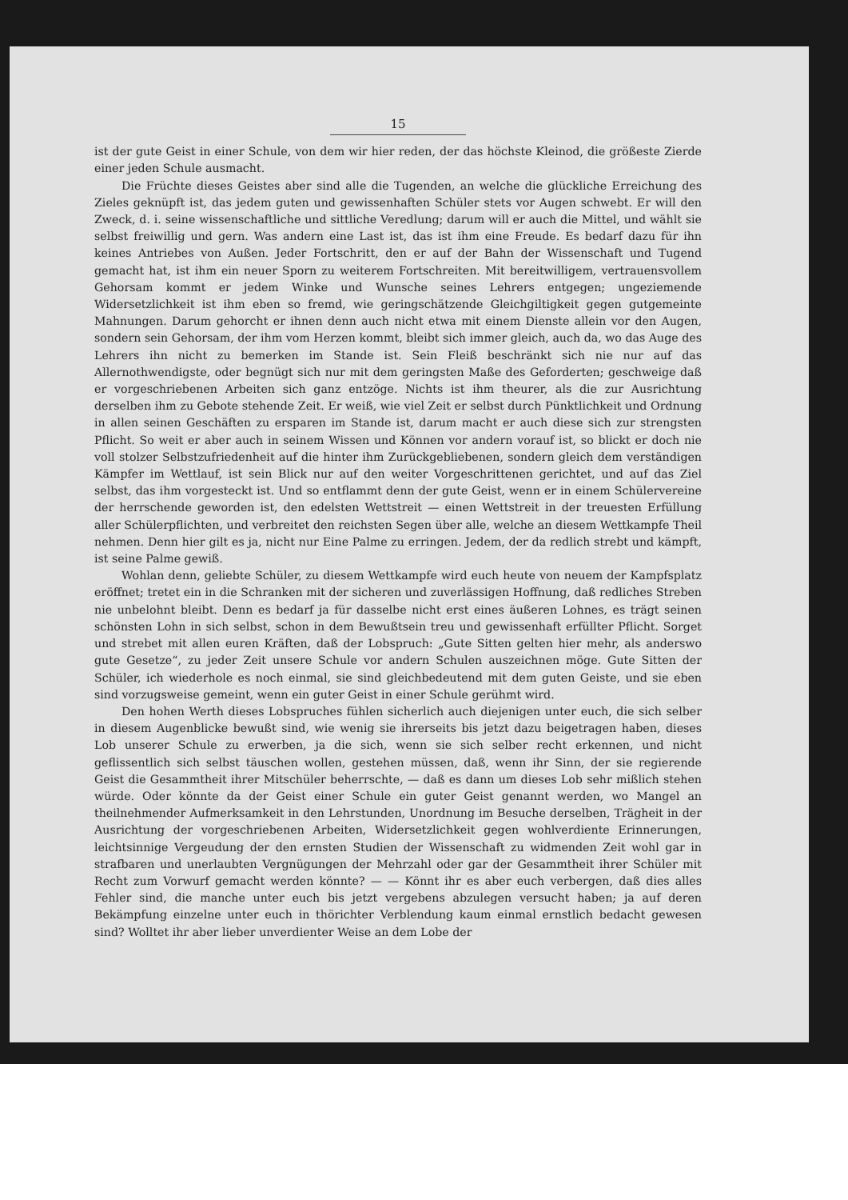15
ist der gute Geist in einer Schule, von dem wir hier reden, der das höchste Kleinod, die größeste Zierde einer jeden Schule ausmacht.
Die Früchte dieses Geistes aber sind alle die Tugenden, an welche die glückliche Erreichung des Zieles geknüpft ist, das jedem guten und gewissenhaften Schüler stets vor Augen schwebt. Er will den Zweck, d. i. seine wissenschaftliche und sittliche Veredlung; darum will er auch die Mittel, und wählt sie selbst freiwillig und gern. Was andern eine Last ist, das ist ihm eine Freude. Es bedarf dazu für ihn keines Antriebes von Außen. Jeder Fortschritt, den er auf der Bahn der Wissenschaft und Tugend gemacht hat, ist ihm ein neuer Sporn zu weiterem Fortschreiten. Mit bereitwilligem, vertrauensvollem Gehorsam kommt er jedem Winke und Wunsche seines Lehrers entgegen; ungeziemende Widersetzlichkeit ist ihm eben so fremd, wie geringschätzende Gleichgiltigkeit gegen gutgemeinte Mahnungen. Darum gehorcht er ihnen denn auch nicht etwa mit einem Dienste allein vor den Augen, sondern sein Gehorsam, der ihm vom Herzen kommt, bleibt sich immer gleich, auch da, wo das Auge des Lehrers ihn nicht zu bemerken im Stande ist. Sein Fleiß beschränkt sich nie nur auf das Allernothwendigste, oder begnügt sich nur mit dem geringsten Maße des Geforderten; geschweige daß er vorgeschriebenen Arbeiten sich ganz entzöge. Nichts ist ihm theurer, als die zur Ausrichtung derselben ihm zu Gebote stehende Zeit. Er weiß, wie viel Zeit er selbst durch Pünktlichkeit und Ordnung in allen seinen Geschäften zu ersparen im Stande ist, darum macht er auch diese sich zur strengsten Pflicht. So weit er aber auch in seinem Wissen und Können vor andern vorauf ist, so blickt er doch nie voll stolzer Selbstzufriedenheit auf die hinter ihm Zurückgebliebenen, sondern gleich dem verständigen Kämpfer im Wettlauf, ist sein Blick nur auf den weiter Vorgeschrittenen gerichtet, und auf das Ziel selbst, das ihm vorgesteckt ist. Und so entflammt denn der gute Geist, wenn er in einem Schülervereine der herrschende geworden ist, den edelsten Wettstreit — einen Wettstreit in der treuesten Erfüllung aller Schülerpflichten, und verbreitet den reichsten Segen über alle, welche an diesem Wettkampfe Theil nehmen. Denn hier gilt es ja, nicht nur Eine Palme zu erringen. Jedem, der da redlich strebt und kämpft, ist seine Palme gewiß.
Wohlan denn, geliebte Schüler, zu diesem Wettkampfe wird euch heute von neuem der Kampfsplatz eröffnet; tretet ein in die Schranken mit der sicheren und zuverlässigen Hoffnung, daß redliches Streben nie unbelohnt bleibt. Denn es bedarf ja für dasselbe nicht erst eines äußeren Lohnes, es trägt seinen schönsten Lohn in sich selbst, schon in dem Bewußtsein treu und gewissenhaft erfüllter Pflicht. Sorget und strebet mit allen euren Kräften, daß der Lobspruch: „Gute Sitten gelten hier mehr, als anderswo gute Gesetze“, zu jeder Zeit unsere Schule vor andern Schulen auszeichnen möge. Gute Sitten der Schüler, ich wiederhole es noch einmal, sie sind gleichbedeutend mit dem guten Geiste, und sie eben sind vorzugsweise gemeint, wenn ein guter Geist in einer Schule gerühmt wird.
Den hohen Werth dieses Lobspruches fühlen sicherlich auch diejenigen unter euch, die sich selber in diesem Augenblicke bewußt sind, wie wenig sie ihrerseits bis jetzt dazu beigetragen haben, dieses Lob unserer Schule zu erwerben, ja die sich, wenn sie sich selber recht erkennen, und nicht geflissentlich sich selbst täuschen wollen, gestehen müssen, daß, wenn ihr Sinn, der sie regierende Geist die Gesammtheit ihrer Mitschüler beherrschte, — daß es dann um dieses Lob sehr mißlich stehen würde. Oder könnte da der Geist einer Schule ein guter Geist genannt werden, wo Mangel an theilnehmender Aufmerksamkeit in den Lehrstunden, Unordnung im Besuche derselben, Trägheit in der Ausrichtung der vorgeschriebenen Arbeiten, Widersetzlichkeit gegen wohlverdiente Erinnerungen, leichtsinnige Vergeudung der den ernsten Studien der Wissenschaft zu widmenden Zeit wohl gar in strafbaren und unerlaubten Vergnügungen der Mehrzahl oder gar der Gesammtheit ihrer Schüler mit Recht zum Vorwurf gemacht werden könnte? — — Könnt ihr es aber euch verbergen, daß dies alles Fehler sind, die manche unter euch bis jetzt vergebens abzulegen versucht haben; ja auf deren Bekämpfung einzelne unter euch in thörichter Verblendung kaum einmal ernstlich bedacht gewesen sind? Wolltet ihr aber lieber unverdienter Weise an dem Lobe der